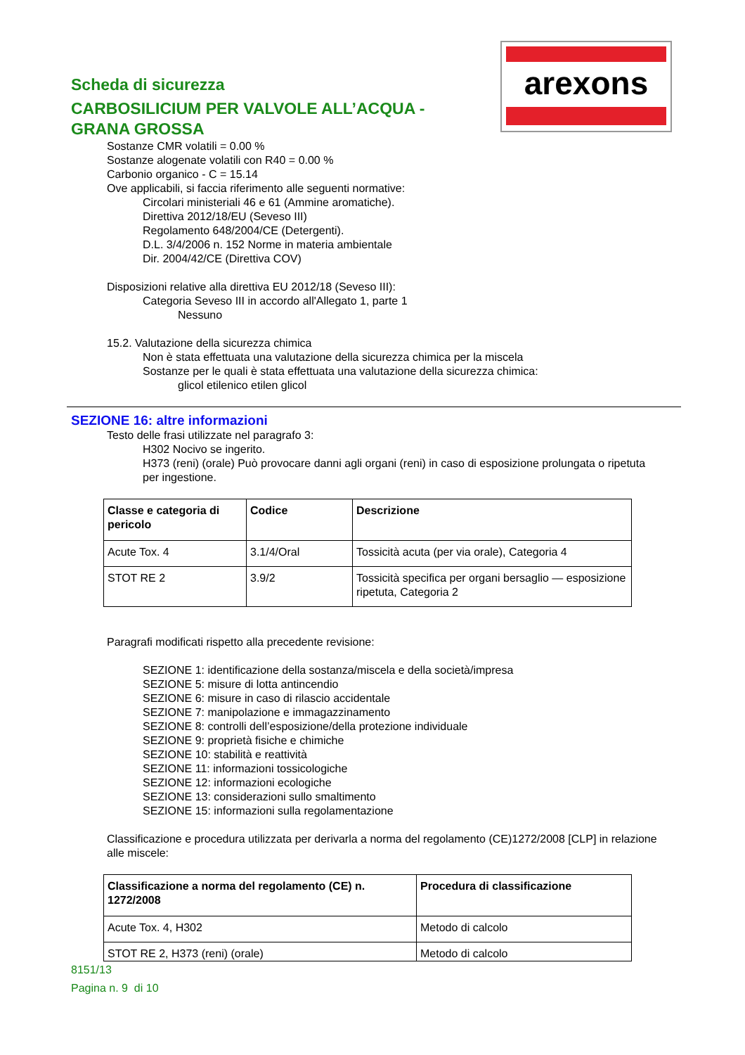arexons
Scheda di sicurezza
CARBOSILICIUM PER VALVOLE ALL’ACQUA -
GRANA GROSSA
Sostanze CMR volatili = 0.00 %
Sostanze alogenate volatili con R40 = 0.00 %
Carbonio organico - C = 15.14
Ove applicabili, si faccia riferimento alle seguenti normative:
Circolari ministeriali 46 e 61 (Ammine aromatiche).
Direttiva 2012/18/EU (Seveso III)
Regolamento 648/2004/CE (Detergenti).
D.L. 3/4/2006 n. 152 Norme in materia ambientale
Dir. 2004/42/CE (Direttiva COV)
Disposizioni relative alla direttiva EU 2012/18 (Seveso III):
Categoria Seveso III in accordo all'Allegato 1, parte 1
Nessuno
15.2. Valutazione della sicurezza chimica
Non è stata effettuata una valutazione della sicurezza chimica per la miscela
Sostanze per le quali è stata effettuata una valutazione della sicurezza chimica:
glicol etilenico etilen glicol
SEZIONE 16: altre informazioni
Testo delle frasi utilizzate nel paragrafo 3:
H302 Nocivo se ingerito.
H373 (reni) (orale) Può provocare danni agli organi (reni) in caso di esposizione prolungata o ripetuta per ingestione.
| Classe e categoria di pericolo | Codice | Descrizione |
| --- | --- | --- |
| Acute Tox. 4 | 3.1/4/Oral | Tossicità acuta (per via orale), Categoria 4 |
| STOT RE 2 | 3.9/2 | Tossicità specifica per organi bersaglio — esposizione ripetuta, Categoria 2 |
Paragrafi modificati rispetto alla precedente revisione:
SEZIONE 1: identificazione della sostanza/miscela e della società/impresa
SEZIONE 5: misure di lotta antincendio
SEZIONE 6: misure in caso di rilascio accidentale
SEZIONE 7: manipolazione e immagazzinamento
SEZIONE 8: controlli dell’esposizione/della protezione individuale
SEZIONE 9: proprietà fisiche e chimiche
SEZIONE 10: stabilità e reattività
SEZIONE 11: informazioni tossicologiche
SEZIONE 12: informazioni ecologiche
SEZIONE 13: considerazioni sullo smaltimento
SEZIONE 15: informazioni sulla regolamentazione
Classificazione e procedura utilizzata per derivarla a norma del regolamento (CE)1272/2008 [CLP] in relazione alle miscele:
| Classificazione a norma del regolamento (CE) n. 1272/2008 | Procedura di classificazione |
| --- | --- |
| Acute Tox. 4, H302 | Metodo di calcolo |
| STOT RE 2, H373 (reni) (orale) | Metodo di calcolo |
8151/13
Pagina n. 9 di 10